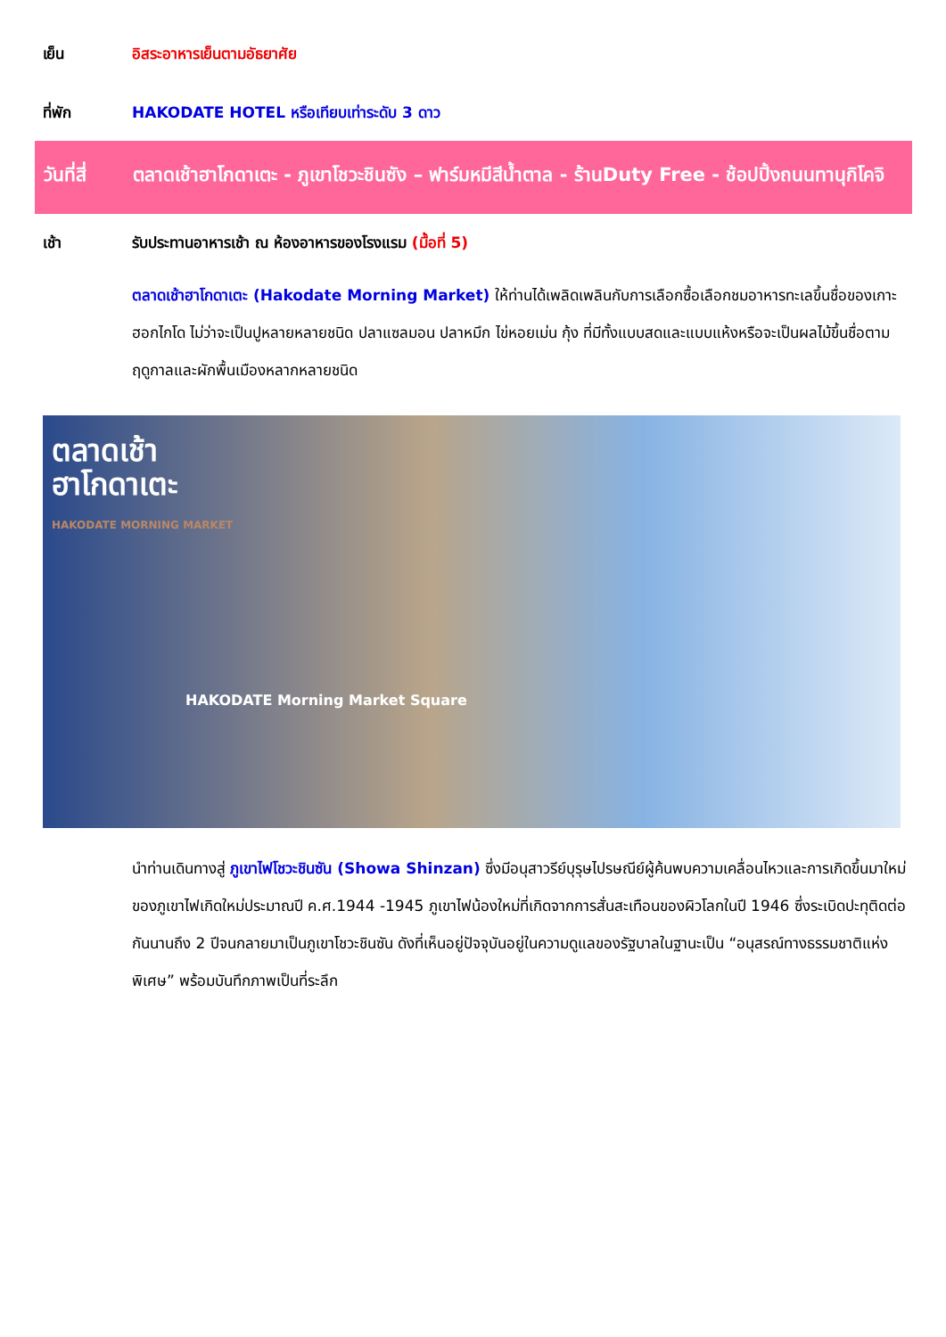เย็น อิสระอาหารเย็นตามอัธยาศัย
ที่พัก HAKODATE HOTEL หรือเทียบเท่าระดับ 3 ดาว
วันที่สี่
ตลาดเช้าฮาโกดาเตะ - ภูเขาโชวะชินซัง – ฟาร์มหมีสีน้ำตาล - ร้านDuty Free - ช้อปปิ้งถนนทานุกิโคจิ
เช้า รับประทานอาหารเช้า ณ ห้องอาหารของโรงแรม (มื้อที่ 5)
ตลาดเช้าฮาโกดาเตะ (Hakodate Morning Market) ให้ท่านได้เพลิดเพลินกับการเลือกซื้อเลือกชมอาหารทะเลขึ้นชื่อของเกาะฮอกไกโด ไม่ว่าจะเป็นปูหลายหลายชนิด ปลาแซลมอน ปลาหมึก ไข่หอยเม่น กุ้ง ที่มีทั้งแบบสดและแบบแห้งหรือจะเป็นผลไม้ขึ้นชื่อตามฤดูกาลและผักพื้นเมืองหลากหลายชนิด
ตลาดเช้า
ฮาโกดาเตะ
HAKODATE MORNING MARKET
HAKODATE Morning Market Square
นำท่านเดินทางสู่ ภูเขาไฟโชวะชินซัน (Showa Shinzan) ซึ่งมีอนุสาวรีย์บุรุษไปรษณีย์ผู้ค้นพบความเคลื่อนไหวและการเกิดขึ้นมาใหม่ของภูเขาไฟเกิดใหม่ประมาณปี ค.ศ.1944 -1945 ภูเขาไฟน้องใหม่ที่เกิดจากการสั่นสะเทือนของผิวโลกในปี 1946 ซึ่งระเบิดปะทุติดต่อกันนานถึง 2 ปีจนกลายมาเป็นภูเขาโชวะชินซัน ดังที่เห็นอยู่ปัจจุบันอยู่ในความดูแลของรัฐบาลในฐานะเป็น “อนุสรณ์ทางธรรมชาติแห่งพิเศษ” พร้อมบันทึกภาพเป็นที่ระลึก